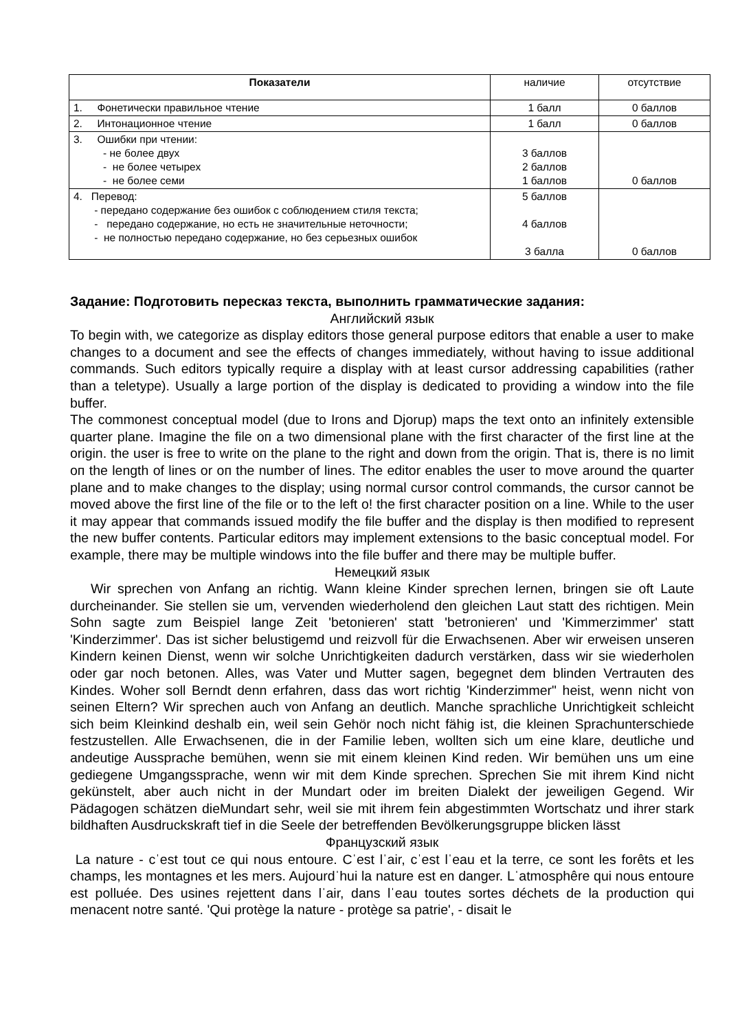| Показатели | наличие | отсутствие |
| 1. Фонетически правильное чтение | 1 балл | 0 баллов |
| 2. Интонационное чтение | 1 балл | 0 баллов |
| 3. Ошибки при чтении: - не более двух - не более четырех - не более семи | 3 баллов 2 баллов 1 баллов | 0 баллов |
| 4. Перевод: - передано содержание без ошибок с соблюдением стиля текста; - передано содержание, но есть не значительные неточности; - не полностью передано содержание, но без серьезных ошибок | 5 баллов 4 баллов 3 балла | 0 баллов |
Задание: Подготовить пересказ текста, выполнить грамматические задания:
Английский язык
To begin with, we categorize as display editors those general purpose editors that enable a user to make changes to a document and see the effects of changes immediately, without having to issue additional commands. Such editors typically require a display with at least cursor addressing capabilities (rather than a teletype). Usually a large portion of the display is dedicated to providing a window into the file buffer.
The commonest conceptual model (due to Irons and Djorup) maps the text onto an infinitely extensible quarter plane. Imagine the file оп a two dimensional plane with the first character of the first line at the origin. the user is free to write оп the plane to the right and down from the origin. That is, there is по limit оп the length of lines or оп the number of lines. The editor enables the user to move around the quarter plane and to make changes to the display; using normal cursor control commands, the cursor cannot be moved above the first line of the file or to the left o! the first character position оп a line. While to the user it may appear that commands issued modify the file buffer and the display is then modified to represent the new buffer contents. Particular editors may implement extensions to the basic conceptual model. For example, there may be multiple windows into the file buffer and there may be multiple buffer.
Немецкий язык
Wir sprechen von Anfang an richtig. Wann kleine Kinder sprechen lernen, bringen sie oft Laute durcheinander. Sie stellen sie um, vervenden wiederholend den gleichen Laut statt des richtigen. Mein Sohn sagte zum Beispiel lange Zeit 'betonieren' statt 'betronieren' und 'Kimmerzimmer' statt 'Kinderzimmer'. Das ist sicher belustigemd und reizvoll für die Erwachsenen. Aber wir erweisen unseren Kindern keinen Dienst, wenn wir solche Unrichtigkeiten dadurch verstärken, dass wir sie wiederholen oder gar noch betonen. Alles, was Vater und Mutter sagen, begegnet dem blinden Vertrauten des Kindes. Woher soll Berndt denn erfahren, dass das wort richtig 'Kinderzimmer" heist, wenn nicht von seinen Eltern? Wir sprechen auch von Anfang an deutlich. Manche sprachliche Unrichtigkeit schleicht sich beim Kleinkind deshalb ein, weil sein Gehör noch nicht fähig ist, die kleinen Sprachunterschiede festzustellen. Alle Erwachsenen, die in der Familie leben, wollten sich um eine klare, deutliche und andeutige Aussprache bemühen, wenn sie mit einem kleinen Kind reden. Wir bemühen uns um eine gediegene Umgangssprache, wenn wir mit dem Kinde sprechen. Sprechen Sie mit ihrem Kind nicht gekünstelt, aber auch nicht in der Mundart oder im breiten Dialekt der jeweiligen Gegend. Wir Pädagogen schätzen dieMundart sehr, weil sie mit ihrem fein abgestimmten Wortschatz und ihrer stark bildhaften Ausdruckskraft tief in die Seele der betreffenden Bevölkerungsgruppe blicken lässt
Французский язык
La nature - cˈest tout ce qui nous entoure. Cˈest lˈair, cˈest lˈeau et la terre, ce sont les forêts et les champs, les montagnes et les mers. Aujourdˈhui la nature est en danger. Lˈatmosphêre qui nous entoure est polluée. Des usines rejettent dans lˈair, dans lˈeau toutes sortes déchets de la production qui menacent notre santé. 'Qui protège la nature - protège sa patrie', - disait le